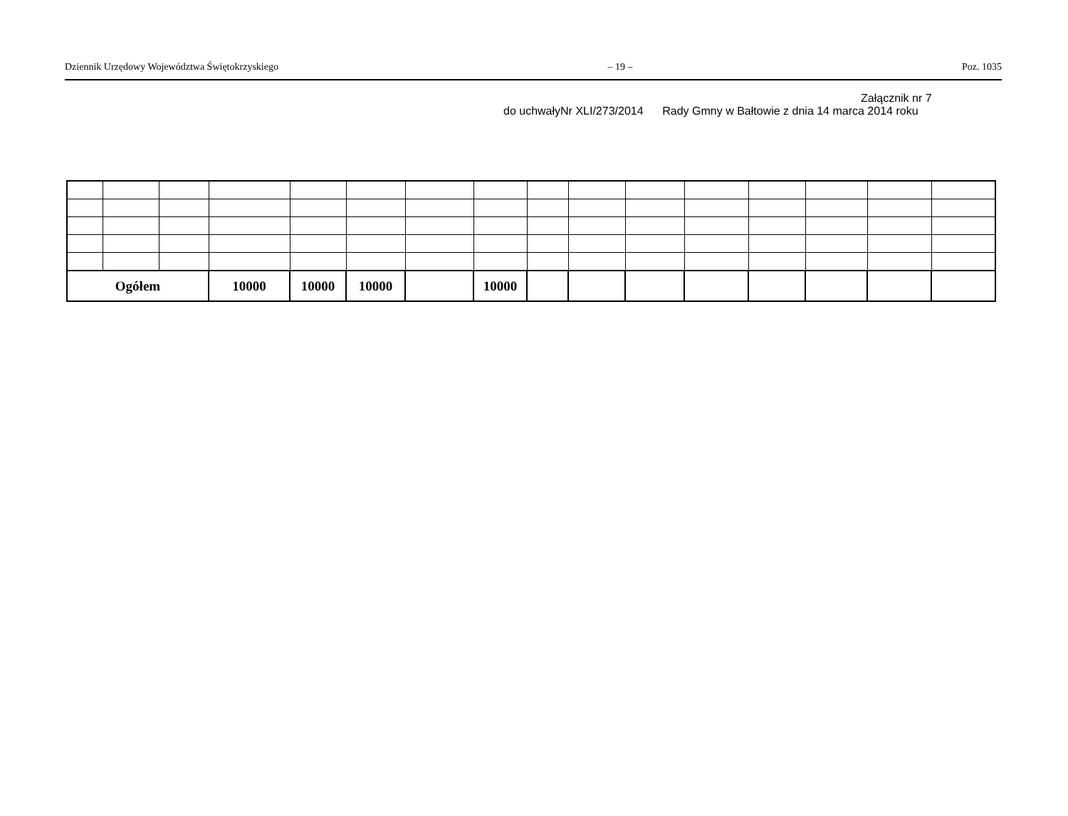Dziennik Urzędowy Województwa Świętokrzyskiego – 19 – Poz. 1035
Załącznik nr 7
do uchwałyNr XLI/273/2014 Rady Gmny w Bałtowie z dnia 14 marca 2014 roku
| Ogółem | | | 10000 | 10000 | 10000 | | 10000 | | | | | | | | |